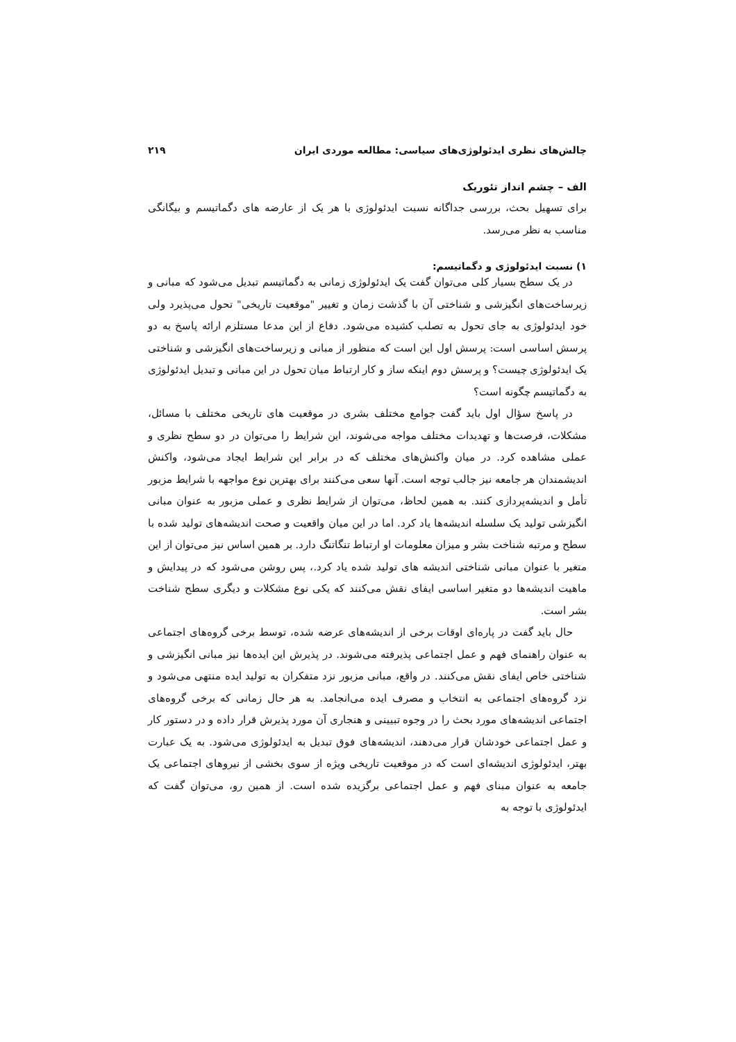چالش‌های نظری ایدئولوژی‌های سیاسی: مطالعه موردی ایران ۲۱۹
الف – چشم انداز تئوریک
برای تسهیل بحث، بررسی جداگانه نسبت ایدئولوژی با هر یک از عارضه های دگماتیسم و بیگانگی مناسب به نظر می‌رسد.
۱) نسبت ایدئولوژی و دگماتیسم:
در یک سطح بسیار کلی می‌توان گفت یک ایدئولوژی زمانی به دگماتیسم تبدیل می‌شود که مبانی و زیرساخت‌های انگیزشی و شناختی آن با گذشت زمان و تغییر "موقعیت تاریخی" تحول می‌پذیرد ولی خود ایدئولوژی به جای تحول به تصلب کشیده می‌شود. دفاع از این مدعا مستلزم ارائه پاسخ به دو پرسش اساسی است: پرسش اول این است که منظور از مبانی و زیرساخت‌های انگیزشی و شناختی یک ایدئولوژی چیست؟ و پرسش دوم اینکه ساز و کار ارتباط میان تحول در این مبانی و تبدیل ایدئولوژی به دگماتیسم چگونه است؟
در پاسخ سؤال اول باید گفت جوامع مختلف بشری در موقعیت های تاریخی مختلف با مسائل، مشکلات، فرصت‌ها و تهدیدات مختلف مواجه می‌شوند، این شرایط را می‌توان در دو سطح نظری و عملی مشاهده کرد. در میان واکنش‌های مختلف که در برابر این شرایط ایجاد می‌شود، واکنش اندیشمندان هر جامعه نیز جالب توجه است. آنها سعی می‌کنند برای بهترین نوع مواجهه با شرایط مزبور تأمل و اندیشه‌پردازی کنند. به همین لحاظ، می‌توان از شرایط نظری و عملی مزبور به عنوان مبانی انگیزشی تولید یک سلسله اندیشه‌ها یاد کرد. اما در این میان واقعیت و صحت اندیشه‌های تولید شده با سطح و مرتبه شناخت بشر و میزان معلومات او ارتباط تنگاتنگ دارد. بر همین اساس نیز می‌توان از این متغیر با عنوان مبانی شناختی اندیشه های تولید شده یاد کرد.، پس روشن می‌شود که در پیدایش و ماهیت اندیشه‌ها دو متغیر اساسی ایفای نقش می‌کنند که یکی نوع مشکلات و دیگری سطح شناخت بشر است.
حال باید گفت در پاره‌ای اوقات برخی از اندیشه‌های عرضه شده، توسط برخی گروه‌های اجتماعی به عنوان راهنمای فهم و عمل اجتماعی پذیرفته می‌شوند. در پذیرش این ایده‌ها نیز مبانی انگیزشی و شناختی خاص ایفای نقش می‌کنند. در واقع، مبانی مزبور نزد متفکران به تولید ایده منتهی می‌شود و نزد گروه‌های اجتماعی به انتخاب و مصرف ایده می‌انجامد. به هر حال زمانی که برخی گروه‌های اجتماعی اندیشه‌های مورد بحث را در وجوه تبیینی و هنجاری آن مورد پذیرش قرار داده و در دستور کار و عمل اجتماعی خودشان قرار می‌دهند، اندیشه‌های فوق تبدیل به ایدئولوژی می‌شود. به یک عبارت بهتر، ایدئولوژی اندیشه‌ای است که در موقعیت تاریخی ویژه از سوی بخشی از نیروهای اجتماعی یک جامعه به عنوان مبنای فهم و عمل اجتماعی برگزیده شده است. از همین رو، می‌توان گفت که ایدئولوژی با توجه به